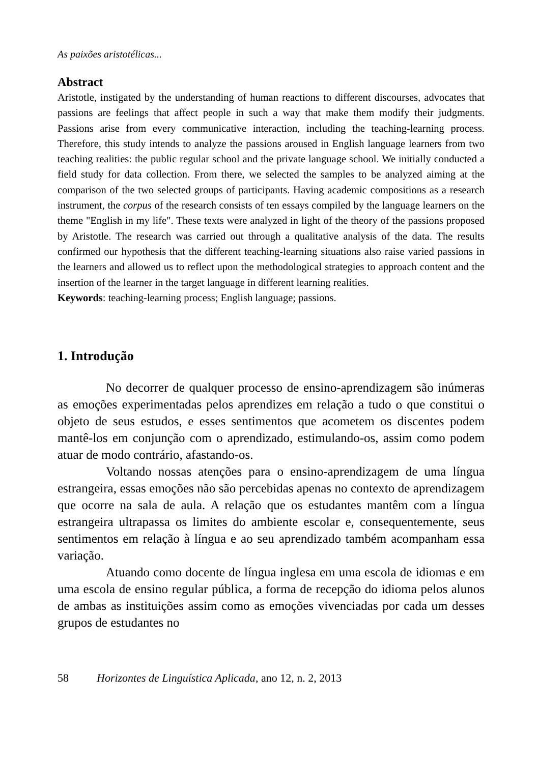As paixões aristotélicas...
Abstract
Aristotle, instigated by the understanding of human reactions to different discourses, advocates that passions are feelings that affect people in such a way that make them modify their judgments. Passions arise from every communicative interaction, including the teaching-learning process. Therefore, this study intends to analyze the passions aroused in English language learners from two teaching realities: the public regular school and the private language school. We initially conducted a field study for data collection. From there, we selected the samples to be analyzed aiming at the comparison of the two selected groups of participants. Having academic compositions as a research instrument, the corpus of the research consists of ten essays compiled by the language learners on the theme "English in my life". These texts were analyzed in light of the theory of the passions proposed by Aristotle. The research was carried out through a qualitative analysis of the data. The results confirmed our hypothesis that the different teaching-learning situations also raise varied passions in the learners and allowed us to reflect upon the methodological strategies to approach content and the insertion of the learner in the target language in different learning realities.
Keywords: teaching-learning process; English language; passions.
1. Introdução
No decorrer de qualquer processo de ensino-aprendizagem são inúmeras as emoções experimentadas pelos aprendizes em relação a tudo o que constitui o objeto de seus estudos, e esses sentimentos que acometem os discentes podem mantê-los em conjunção com o aprendizado, estimulando-os, assim como podem atuar de modo contrário, afastando-os.
Voltando nossas atenções para o ensino-aprendizagem de uma língua estrangeira, essas emoções não são percebidas apenas no contexto de aprendizagem que ocorre na sala de aula. A relação que os estudantes mantêm com a língua estrangeira ultrapassa os limites do ambiente escolar e, consequentemente, seus sentimentos em relação à língua e ao seu aprendizado também acompanham essa variação.
Atuando como docente de língua inglesa em uma escola de idiomas e em uma escola de ensino regular pública, a forma de recepção do idioma pelos alunos de ambas as instituições assim como as emoções vivenciadas por cada um desses grupos de estudantes no
58 Horizontes de Linguística Aplicada, ano 12, n. 2, 2013